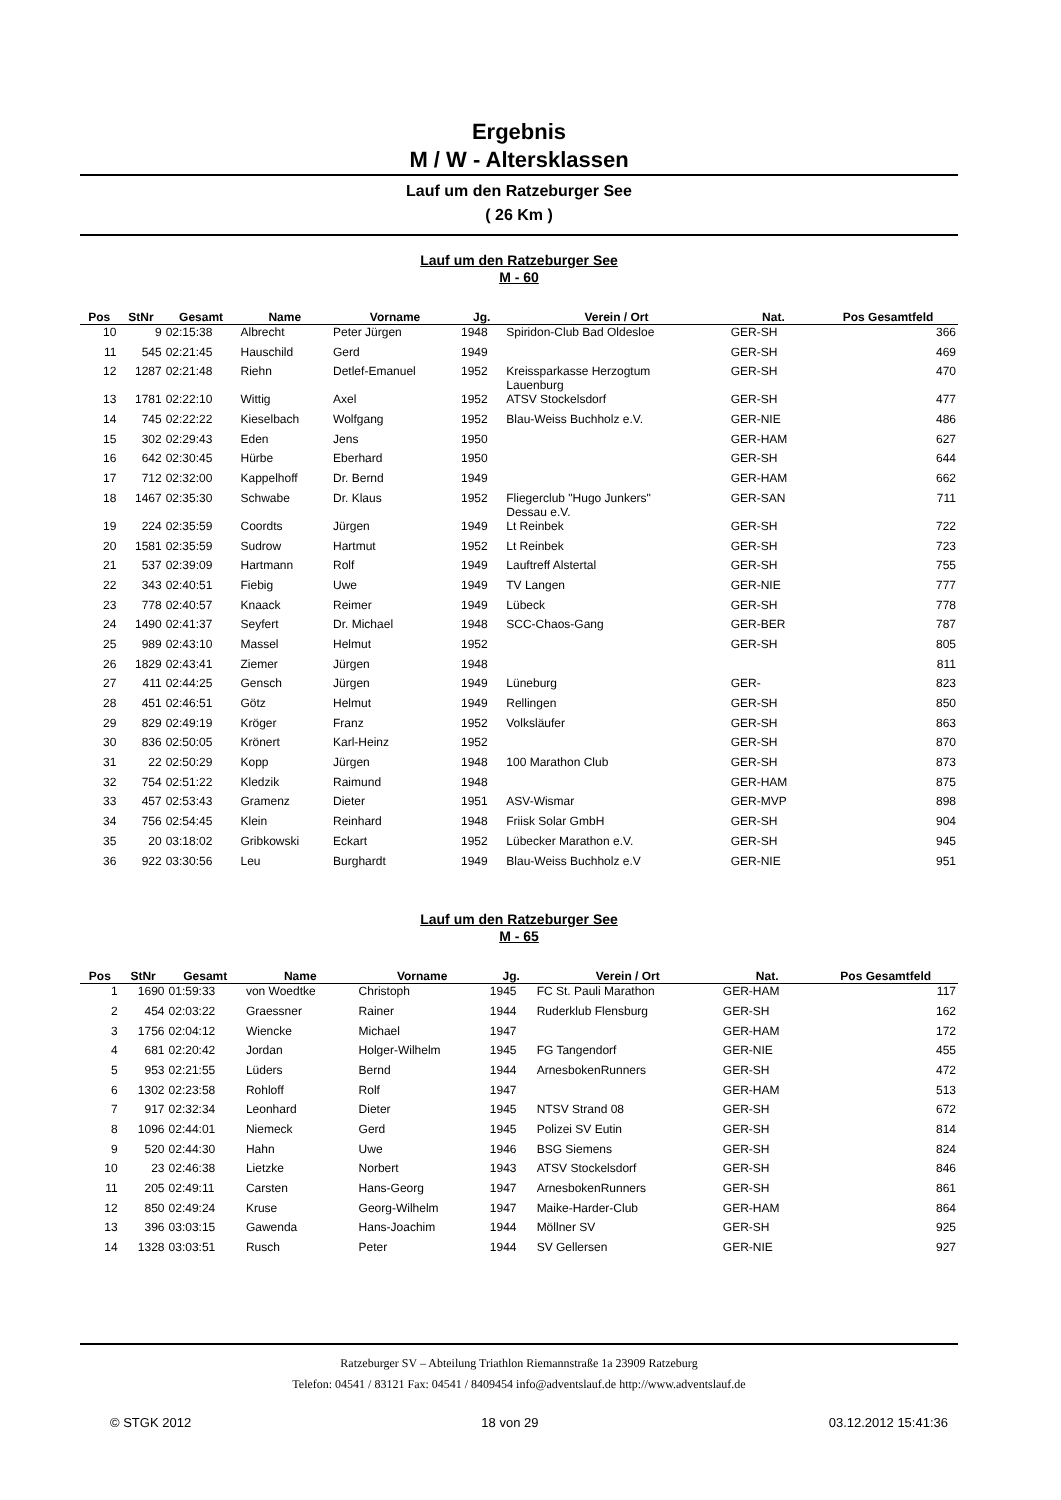Ergebnis
M / W - Altersklassen
Lauf um den Ratzeburger See
( 26 Km )
Lauf um den Ratzeburger See
M - 60
| Pos | StNr | Gesamt | Name | Vorname | Jg. | Verein / Ort | Nat. | Pos Gesamtfeld |
| --- | --- | --- | --- | --- | --- | --- | --- | --- |
| 10 | 9 | 02:15:38 | Albrecht | Peter Jürgen | 1948 | Spiridon-Club Bad Oldesloe | GER-SH | 366 |
| 11 | 545 | 02:21:45 | Hauschild | Gerd | 1949 | | GER-SH | 469 |
| 12 | 1287 | 02:21:48 | Riehn | Detlef-Emanuel | 1952 | Kreissparkasse Herzogtum Lauenburg | GER-SH | 470 |
| 13 | 1781 | 02:22:10 | Wittig | Axel | 1952 | ATSV Stockelsdorf | GER-SH | 477 |
| 14 | 745 | 02:22:22 | Kieselbach | Wolfgang | 1952 | Blau-Weiss Buchholz e.V. | GER-NIE | 486 |
| 15 | 302 | 02:29:43 | Eden | Jens | 1950 | | GER-HAM | 627 |
| 16 | 642 | 02:30:45 | Hürbe | Eberhard | 1950 | | GER-SH | 644 |
| 17 | 712 | 02:32:00 | Kappelhoff | Dr. Bernd | 1949 | | GER-HAM | 662 |
| 18 | 1467 | 02:35:30 | Schwabe | Dr. Klaus | 1952 | Fliegerclub "Hugo Junkers" Dessau e.V. | GER-SAN | 711 |
| 19 | 224 | 02:35:59 | Coordts | Jürgen | 1949 | Lt Reinbek | GER-SH | 722 |
| 20 | 1581 | 02:35:59 | Sudrow | Hartmut | 1952 | Lt Reinbek | GER-SH | 723 |
| 21 | 537 | 02:39:09 | Hartmann | Rolf | 1949 | Lauftreff Alstertal | GER-SH | 755 |
| 22 | 343 | 02:40:51 | Fiebig | Uwe | 1949 | TV Langen | GER-NIE | 777 |
| 23 | 778 | 02:40:57 | Knaack | Reimer | 1949 | Lübeck | GER-SH | 778 |
| 24 | 1490 | 02:41:37 | Seyfert | Dr. Michael | 1948 | SCC-Chaos-Gang | GER-BER | 787 |
| 25 | 989 | 02:43:10 | Massel | Helmut | 1952 | | GER-SH | 805 |
| 26 | 1829 | 02:43:41 | Ziemer | Jürgen | 1948 | | | 811 |
| 27 | 411 | 02:44:25 | Gensch | Jürgen | 1949 | Lüneburg | GER- | 823 |
| 28 | 451 | 02:46:51 | Götz | Helmut | 1949 | Rellingen | GER-SH | 850 |
| 29 | 829 | 02:49:19 | Kröger | Franz | 1952 | Volksläufer | GER-SH | 863 |
| 30 | 836 | 02:50:05 | Krönert | Karl-Heinz | 1952 | | GER-SH | 870 |
| 31 | 22 | 02:50:29 | Kopp | Jürgen | 1948 | 100 Marathon Club | GER-SH | 873 |
| 32 | 754 | 02:51:22 | Kledzik | Raimund | 1948 | | GER-HAM | 875 |
| 33 | 457 | 02:53:43 | Gramenz | Dieter | 1951 | ASV-Wismar | GER-MVP | 898 |
| 34 | 756 | 02:54:45 | Klein | Reinhard | 1948 | Friisk Solar GmbH | GER-SH | 904 |
| 35 | 20 | 03:18:02 | Gribkowski | Eckart | 1952 | Lübecker Marathon e.V. | GER-SH | 945 |
| 36 | 922 | 03:30:56 | Leu | Burghardt | 1949 | Blau-Weiss Buchholz e.V | GER-NIE | 951 |
Lauf um den Ratzeburger See
M - 65
| Pos | StNr | Gesamt | Name | Vorname | Jg. | Verein / Ort | Nat. | Pos Gesamtfeld |
| --- | --- | --- | --- | --- | --- | --- | --- | --- |
| 1 | 1690 | 01:59:33 | von Woedtke | Christoph | 1945 | FC St. Pauli Marathon | GER-HAM | 117 |
| 2 | 454 | 02:03:22 | Graessner | Rainer | 1944 | Ruderklub Flensburg | GER-SH | 162 |
| 3 | 1756 | 02:04:12 | Wiencke | Michael | 1947 | | GER-HAM | 172 |
| 4 | 681 | 02:20:42 | Jordan | Holger-Wilhelm | 1945 | FG Tangendorf | GER-NIE | 455 |
| 5 | 953 | 02:21:55 | Lüders | Bernd | 1944 | ArnesbokenRunners | GER-SH | 472 |
| 6 | 1302 | 02:23:58 | Rohloff | Rolf | 1947 | | GER-HAM | 513 |
| 7 | 917 | 02:32:34 | Leonhard | Dieter | 1945 | NTSV Strand 08 | GER-SH | 672 |
| 8 | 1096 | 02:44:01 | Niemeck | Gerd | 1945 | Polizei SV Eutin | GER-SH | 814 |
| 9 | 520 | 02:44:30 | Hahn | Uwe | 1946 | BSG Siemens | GER-SH | 824 |
| 10 | 23 | 02:46:38 | Lietzke | Norbert | 1943 | ATSV Stockelsdorf | GER-SH | 846 |
| 11 | 205 | 02:49:11 | Carsten | Hans-Georg | 1947 | ArnesbokenRunners | GER-SH | 861 |
| 12 | 850 | 02:49:24 | Kruse | Georg-Wilhelm | 1947 | Maike-Harder-Club | GER-HAM | 864 |
| 13 | 396 | 03:03:15 | Gawenda | Hans-Joachim | 1944 | Möllner SV | GER-SH | 925 |
| 14 | 1328 | 03:03:51 | Rusch | Peter | 1944 | SV Gellersen | GER-NIE | 927 |
Ratzeburger SV – Abteilung Triathlon Riemannstraße 1a 23909 Ratzeburg
Telefon: 04541 / 83121 Fax: 04541 / 8409454 info@adventslauf.de http://www.adventslauf.de
© STGK 2012 18 von 29 03.12.2012 15:41:36